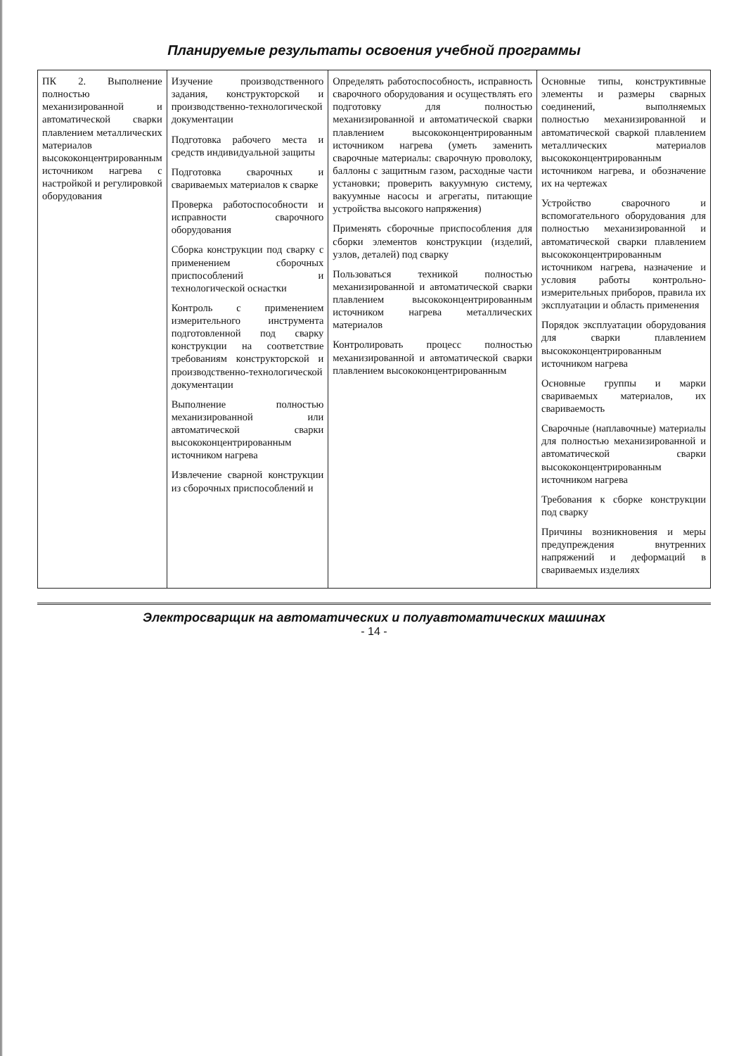Планируемые результаты освоения учебной программы
| ПК 2. Выполнение полностью механизированной и автоматической сварки плавлением металлических материалов высококонцентрированным источником нагрева с настройкой и регулировкой оборудования | Изучение производственного задания, конструкторской и производственно-технологической документации Подготовка рабочего места и средств индивидуальной защиты Подготовка сварочных и свариваемых материалов к сварке Проверка работоспособности и исправности сварочного оборудования Сборка конструкции под сварку с применением сборочных приспособлений и технологической оснастки Контроль с применением измерительного инструмента подготовленной под сварку конструкции на соответствие требованиям конструкторской и производственно-технологической документации Выполнение полностью механизированной или автоматической сварки высококонцентрированным источником нагрева Извлечение сварной конструкции из сборочных приспособлений и | Определять работоспособность, исправность сварочного оборудования и осуществлять его подготовку для полностью механизированной и автоматической сварки плавлением высококонцентрированным источником нагрева (уметь заменить сварочные материалы: сварочную проволоку, баллоны с защитным газом, расходные части установки; проверить вакуумную систему, вакуумные насосы и агрегаты, питающие устройства высокого напряжения) Применять сборочные приспособления для сборки элементов конструкции (изделий, узлов, деталей) под сварку Пользоваться техникой полностью механизированной и автоматической сварки плавлением высококонцентрированным источником нагрева металлических материалов Контролировать процесс полностью механизированной и автоматической сварки плавлением высококонцентрированным | Основные типы, конструктивные элементы и размеры сварных соединений, выполняемых полностью механизированной и автоматической сваркой плавлением металлических материалов высококонцентрированным источником нагрева, и обозначение их на чертежах Устройство сварочного и вспомогательного оборудования для полностью механизированной и автоматической сварки плавлением высококонцентрированным источником нагрева, назначение и условия работы контрольно-измерительных приборов, правила их эксплуатации и область применения Порядок эксплуатации оборудования для сварки плавлением высококонцентрированным источником нагрева Основные группы и марки свариваемых материалов, их свариваемость Сварочные (наплавочные) материалы для полностью механизированной и автоматической сварки высококонцентрированным источником нагрева Требования к сборке конструкции под сварку Причины возникновения и меры предупреждения внутренних напряжений и деформаций в свариваемых изделиях |
Электросварщик на автоматических и полуавтоматических машинах
- 14 -